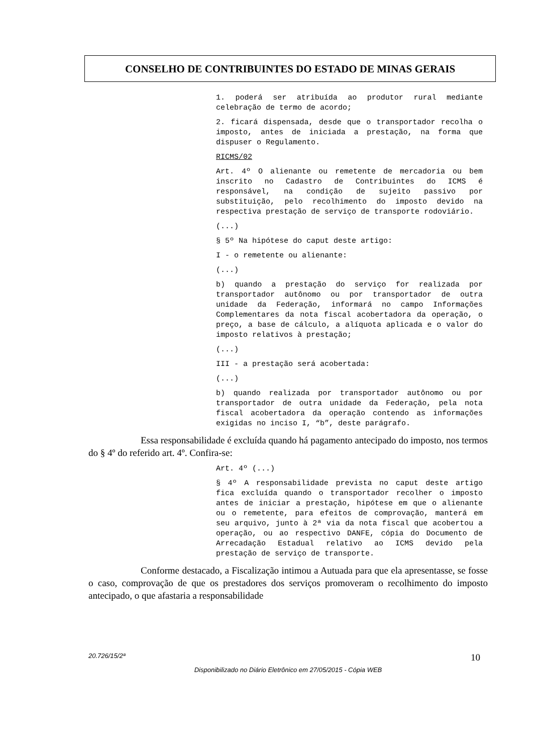CONSELHO DE CONTRIBUINTES DO ESTADO DE MINAS GERAIS
1. poderá ser atribuída ao produtor rural mediante celebração de termo de acordo;
2. ficará dispensada, desde que o transportador recolha o imposto, antes de iniciada a prestação, na forma que dispuser o Regulamento.
RICMS/02
Art. 4º O alienante ou remetente de mercadoria ou bem inscrito no Cadastro de Contribuintes do ICMS é responsável, na condição de sujeito passivo por substituição, pelo recolhimento do imposto devido na respectiva prestação de serviço de transporte rodoviário.
(...)
§ 5º Na hipótese do caput deste artigo:
I - o remetente ou alienante:
(...)
b) quando a prestação do serviço for realizada por transportador autônomo ou por transportador de outra unidade da Federação, informará no campo Informações Complementares da nota fiscal acobertadora da operação, o preço, a base de cálculo, a alíquota aplicada e o valor do imposto relativos à prestação;
(...)
III - a prestação será acobertada:
(...)
b) quando realizada por transportador autônomo ou por transportador de outra unidade da Federação, pela nota fiscal acobertadora da operação contendo as informações exigidas no inciso I, “b”, deste parágrafo.
Essa responsabilidade é excluída quando há pagamento antecipado do imposto, nos termos do § 4º do referido art. 4º. Confira-se:
Art. 4º (...)
§ 4º A responsabilidade prevista no caput deste artigo fica excluída quando o transportador recolher o imposto antes de iniciar a prestação, hipótese em que o alienante ou o remetente, para efeitos de comprovação, manterá em seu arquivo, junto à 2ª via da nota fiscal que acobertou a operação, ou ao respectivo DANFE, cópia do Documento de Arrecadação Estadual relativo ao ICMS devido pela prestação de serviço de transporte.
Conforme destacado, a Fiscalização intimou a Autuada para que ela apresentasse, se fosse o caso, comprovação de que os prestadores dos serviços promoveram o recolhimento do imposto antecipado, o que afastaria a responsabilidade
20.726/15/2ª 10
Disponibilizado no Diário Eletrônico em 27/05/2015 - Cópia WEB